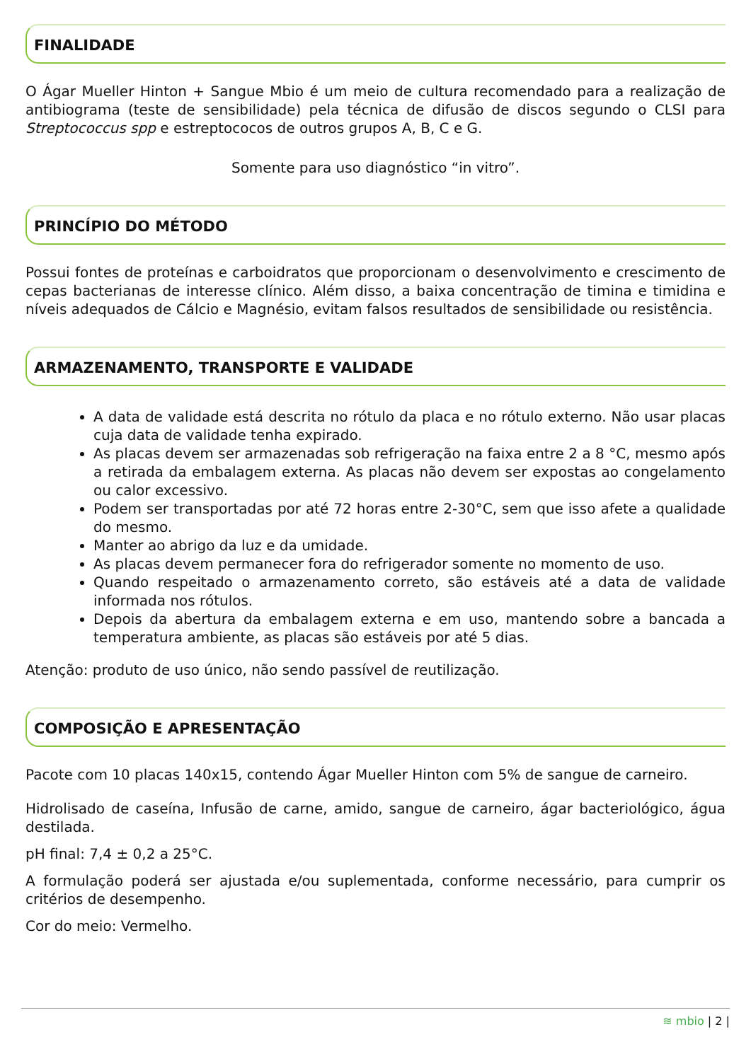FINALIDADE
O Ágar Mueller Hinton + Sangue Mbio é um meio de cultura recomendado para a realização de antibiograma (teste de sensibilidade) pela técnica de difusão de discos segundo o CLSI para Streptococcus spp e estreptococos de outros grupos A, B, C e G.
Somente para uso diagnóstico “in vitro”.
PRINCÍPIO DO MÉTODO
Possui fontes de proteínas e carboidratos que proporcionam o desenvolvimento e crescimento de cepas bacterianas de interesse clínico. Além disso, a baixa concentração de timina e timidina e níveis adequados de Cálcio e Magnésio, evitam falsos resultados de sensibilidade ou resistência.
ARMAZENAMENTO, TRANSPORTE E VALIDADE
A data de validade está descrita no rótulo da placa e no rótulo externo. Não usar placas cuja data de validade tenha expirado.
As placas devem ser armazenadas sob refrigeração na faixa entre 2 a 8 °C, mesmo após a retirada da embalagem externa. As placas não devem ser expostas ao congelamento ou calor excessivo.
Podem ser transportadas por até 72 horas entre 2-30°C, sem que isso afete a qualidade do mesmo.
Manter ao abrigo da luz e da umidade.
As placas devem permanecer fora do refrigerador somente no momento de uso.
Quando respeitado o armazenamento correto, são estáveis até a data de validade informada nos rótulos.
Depois da abertura da embalagem externa e em uso, mantendo sobre a bancada a temperatura ambiente, as placas são estáveis por até 5 dias.
Atenção: produto de uso único, não sendo passível de reutilização.
COMPOSIÇÃO E APRESENTAÇÃO
Pacote com 10 placas 140x15, contendo Ágar Mueller Hinton com 5% de sangue de carneiro.
Hidrolisado de caseína, Infusão de carne, amido, sangue de carneiro, ágar bacteriológico, água destilada.
pH final: 7,4 ± 0,2 a 25°C.
A formulação poderá ser ajustada e/ou suplementada, conforme necessário, para cumprir os critérios de desempenho.
Cor do meio: Vermelho.
≋ mbio | 2 |